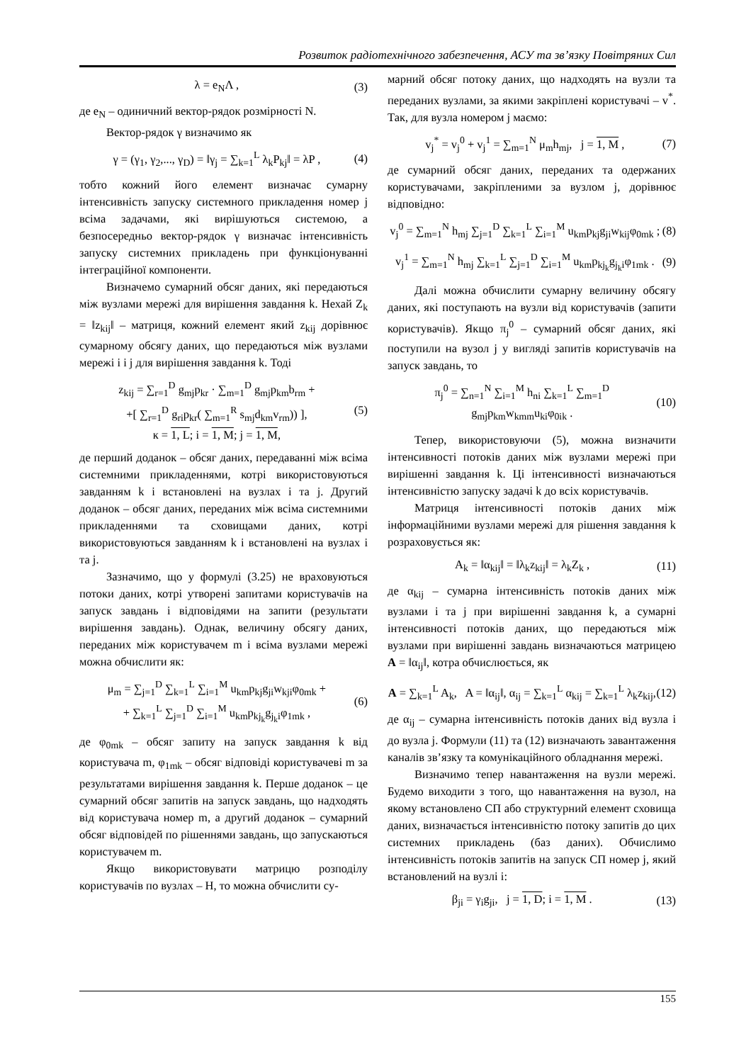Розвиток радіотехнічного забезпечення, АСУ та зв’язку Повітряних Сил
λ = e<sub>N</sub>Λ , (3)
де e<sub>N</sub> – одиничний вектор-рядок розмірності N.
Вектор-рядок γ визначимо як
γ = (γ<sub>1</sub>, γ<sub>2</sub>,..., γ<sub>D</sub>) = ‖γ<sub>j</sub> = ∑<sub>k=1</sub><sup>L</sup> λ<sub>k</sub>P<sub>kj</sub>‖ = λP , (4)
тобто кожний його елемент визначає сумарну інтенсивність запуску системного прикладення номер j всіма задачами, які вирішуються системою, а безпосередньо вектор-рядок γ визначає інтенсивність запуску системних прикладень при функціонуванні інтеграційної компоненти.
Визначемо сумарний обсяг даних, які передаються між вузлами мережі для вирішення завдання k. Нехай Z<sub>k</sub> = ‖z<sub>kij</sub>‖ – матриця, кожний елемент який z<sub>kij</sub> дорівнює сумарному обсягу даних, що передаються між вузлами мережі i і j для вирішення завдання k. Тоді
z<sub>kij</sub> = ∑<sub>r=1</sub><sup>D</sup> g<sub>mj</sub>p<sub>kr</sub> · ∑<sub>m=1</sub><sup>D</sup> g<sub>mj</sub>p<sub>km</sub>b<sub>rm</sub> +
+[ ∑<sub>r=1</sub><sup>D</sup> g<sub>ri</sub>p<sub>kr</sub>( ∑<sub>m=1</sub><sup>R</sup> s<sub>mj</sub>d<sub>km</sub>v<sub>rm</sub>)) ],
к = 1, L; i = 1, M; j = 1, M, (5)
де перший доданок – обсяг даних, передаванні між всіма системними прикладеннями, котрі використовуються завданням k і встановлені на вузлах i та j. Другий доданок – обсяг даних, переданих між всіма системними прикладеннями та сховищами даних, котрі використовуються завданням k і встановлені на вузлах i та j.
Зазначимо, що у формулі (3.25) не враховуються потоки даних, котрі утворені запитами користувачів на запуск завдань і відповідями на запити (результати вирішення завдань). Однак, величину обсягу даних, переданих між користувачем m і всіма вузлами мережі можна обчислити як:
μ<sub>m</sub> = ∑<sub>j=1</sub><sup>D</sup> ∑<sub>k=1</sub><sup>L</sup> ∑<sub>i=1</sub><sup>M</sup> u<sub>km</sub>p<sub>kj</sub>g<sub>ji</sub>w<sub>kji</sub>φ<sub>0mk</sub> +
+ ∑<sub>k=1</sub><sup>L</sup> ∑<sub>j=1</sub><sup>D</sup> ∑<sub>i=1</sub><sup>M</sup> u<sub>km</sub>p<sub>kj<sub>k</sub></sub>g<sub>j<sub>k</sub>i</sub>φ<sub>1mk</sub> , (6)
де φ<sub>0mk</sub> – обсяг запиту на запуск завдання k від користувача m, φ<sub>1mk</sub> – обсяг відповіді користувачеві m за результатами вирішення завдання k. Перше доданок – це сумарний обсяг запитів на запуск завдань, що надходять від користувача номер m, а другий доданок – сумарний обсяг відповідей по рішеннями завдань, що запускаються користувачем m.
Якщо використовувати матрицю розподілу користувачів по вузлах – H, то можна обчислити су-
марний обсяг потоку даних, що надходять на вузли та переданих вузлами, за якими закріплені користувачі – v<sup>*</sup>. Так, для вузла номером j маємо:
v<sub>j</sub><sup>*</sup> = v<sub>j</sub><sup>0</sup> + v<sub>j</sub><sup>1</sup> = ∑<sub>m=1</sub><sup>N</sup> μ<sub>m</sub>h<sub>mj</sub>, j = 1, M , (7)
де сумарний обсяг даних, переданих та одержаних користувачами, закріпленими за вузлом j, дорівнює відповідно:
v<sub>j</sub><sup>0</sup> = ∑<sub>m=1</sub><sup>N</sup> h<sub>mj</sub> ∑<sub>j=1</sub><sup>D</sup> ∑<sub>k=1</sub><sup>L</sup> ∑<sub>i=1</sub><sup>M</sup> u<sub>km</sub>p<sub>kj</sub>g<sub>ji</sub>w<sub>kij</sub>φ<sub>0mk</sub> ; (8)
v<sub>j</sub><sup>1</sup> = ∑<sub>m=1</sub><sup>N</sup> h<sub>mj</sub> ∑<sub>k=1</sub><sup>L</sup> ∑<sub>j=1</sub><sup>D</sup> ∑<sub>i=1</sub><sup>M</sup> u<sub>km</sub>p<sub>kj<sub>k</sub></sub>g<sub>j<sub>k</sub>i</sub>φ<sub>1mk</sub> . (9)
Далі можна обчислити сумарну величину обсягу даних, які поступають на вузли від користувачів (запити користувачів). Якщо π<sub>j</sub><sup>0</sup> – сумарний обсяг даних, які поступили на вузол j у вигляді запитів користувачів на запуск завдань, то
π<sub>j</sub><sup>0</sup> = ∑<sub>n=1</sub><sup>N</sup> ∑<sub>i=1</sub><sup>M</sup> h<sub>ni</sub> ∑<sub>k=1</sub><sup>L</sup> ∑<sub>m=1</sub><sup>D</sup> g<sub>mj</sub>p<sub>km</sub>w<sub>kmm</sub>u<sub>ki</sub>φ<sub>0ik</sub> . (10)
Тепер, використовуючи (5), можна визначити інтенсивності потоків даних між вузлами мережі при вирішенні завдання k. Ці інтенсивності визначаються інтенсивністю запуску задачі k до всіх користувачів.
Матриця інтенсивності потоків даних між інформаційними вузлами мережі для рішення завдання k розраховується як:
A<sub>k</sub> = ‖α<sub>kij</sub>‖ = ‖λ<sub>k</sub>z<sub>kij</sub>‖ = λ<sub>k</sub>Z<sub>k</sub> , (11)
де α<sub>kij</sub> – сумарна інтенсивність потоків даних між вузлами i та j при вирішенні завдання k, а сумарні інтенсивності потоків даних, що передаються між вузлами при вирішенні завдань визначаються матрицею A = ‖α<sub>ij</sub>‖, котра обчислюється, як
A = ∑<sub>k=1</sub><sup>L</sup> A<sub>k</sub>, A = ‖α<sub>ij</sub>‖, α<sub>ij</sub> = ∑<sub>k=1</sub><sup>L</sup> α<sub>kij</sub> = ∑<sub>k=1</sub><sup>L</sup> λ<sub>k</sub>z<sub>kij</sub>, (12)
де α<sub>ij</sub> – сумарна інтенсивність потоків даних від вузла i до вузла j. Формули (11) та (12) визначають завантаження каналів зв’язку та комунікаційного обладнання мережі.
Визначимо тепер навантаження на вузли мережі. Будемо виходити з того, що навантаження на вузол, на якому встановлено СП або структурний елемент сховища даних, визначається інтенсивністю потоку запитів до цих системних прикладень (баз даних). Обчислимо інтенсивність потоків запитів на запуск СП номер j, який встановлений на вузлі i:
β<sub>ji</sub> = γ<sub>i</sub>g<sub>ji</sub>, j = 1, D; i = 1, M . (13)
155